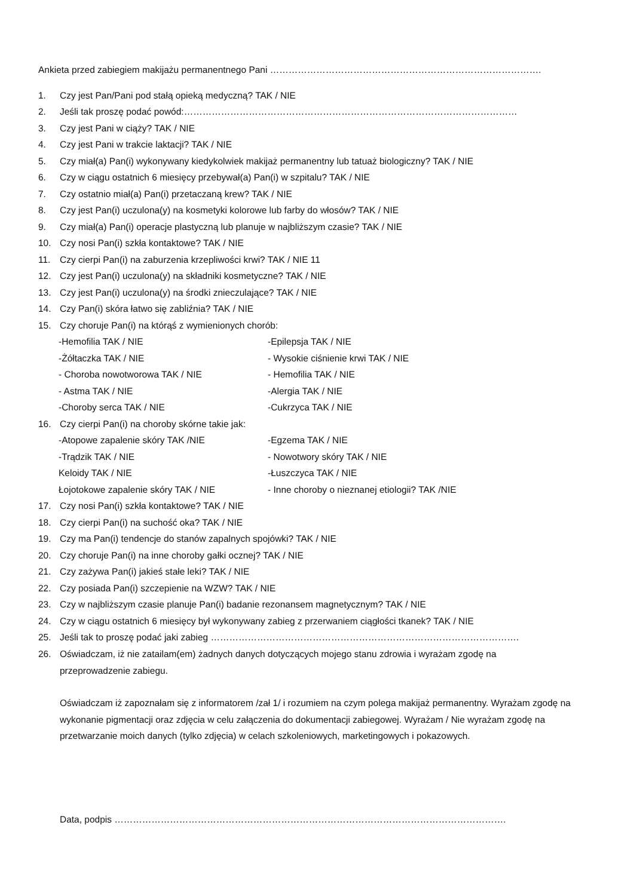Ankieta przed zabiegiem makijażu permanentnego Pani …………………………………………………………………………….
1. Czy jest Pan/Pani pod stałą opieką medyczną? TAK / NIE
2. Jeśli tak proszę podać powód:………………………………………………………………………………………………
3. Czy jest Pani w ciąży? TAK / NIE
4. Czy jest Pani w trakcie laktacji? TAK / NIE
5. Czy miał(a) Pan(i) wykonywany kiedykolwiek makijaż permanentny lub tatuaż biologiczny? TAK / NIE
6. Czy w ciągu ostatnich 6 miesięcy przebywał(a) Pan(i) w szpitalu? TAK / NIE
7. Czy ostatnio miał(a) Pan(i) przetaczaną krew? TAK / NIE
8. Czy jest Pan(i) uczulona(y) na kosmetyki kolorowe lub farby do włosów? TAK / NIE
9. Czy miał(a) Pan(i) operacje plastyczną lub planuje w najbliższym czasie? TAK / NIE
10. Czy nosi Pan(i) szkła kontaktowe? TAK / NIE
11. Czy cierpi Pan(i) na zaburzenia krzepliwości krwi? TAK / NIE 11
12. Czy jest Pan(i) uczulona(y) na składniki kosmetyczne? TAK / NIE
13. Czy jest Pan(i) uczulona(y) na środki znieczulające? TAK / NIE
14. Czy Pan(i) skóra łatwo się zabliźnia? TAK / NIE
15. Czy choruje Pan(i) na którąś z wymienionych chorób:
-Hemofilia TAK / NIE -Epilepsja TAK / NIE
-Żółtaczka TAK / NIE - Wysokie ciśnienie krwi TAK / NIE
- Choroba nowotworowa TAK / NIE - Hemofilia TAK / NIE
- Astma TAK / NIE -Alergia TAK / NIE
-Choroby serca TAK / NIE -Cukrzyca TAK / NIE
16. Czy cierpi Pan(i) na choroby skórne takie jak:
-Atopowe zapalenie skóry TAK /NIE -Egzema TAK / NIE
-Trądzik TAK / NIE - Nowotwory skóry TAK / NIE
Keloidy TAK / NIE -Łuszczyca TAK / NIE
Łojotokowe zapalenie skóry TAK / NIE - Inne choroby o nieznanej etiologii? TAK /NIE
17. Czy nosi Pan(i) szkła kontaktowe? TAK / NIE
18. Czy cierpi Pan(i) na suchość oka? TAK / NIE
19. Czy ma Pan(i) tendencje do stanów zapalnych spojówki? TAK / NIE
20. Czy choruje Pan(i) na inne choroby gałki ocznej? TAK / NIE
21. Czy zażywa Pan(i) jakieś stałe leki? TAK / NIE
22. Czy posiada Pan(i) szczepienie na WZW? TAK / NIE
23. Czy w najbliższym czasie planuje Pan(i) badanie rezonansem magnetycznym? TAK / NIE
24. Czy w ciągu ostatnich 6 miesięcy był wykonywany zabieg z przerwaniem ciągłości tkanek? TAK / NIE
25. Jeśli tak to proszę podać jaki zabieg ……………………………………………………………………………………….
26. Oświadczam, iż nie zatailam(em) żadnych danych dotyczących mojego stanu zdrowia i wyrażam zgodę na
przeprowadzenie zabiegu.
Oświadczam iż zapoznałam się z informatorem /zał 1/ i rozumiem na czym polega makijaż permanentny. Wyrażam zgodę na wykonanie pigmentacji oraz zdjęcia w celu załączenia do dokumentacji zabiegowej. Wyrażam / Nie wyrażam zgodę na przetwarzanie moich danych (tylko zdjęcia) w celach szkoleniowych, marketingowych i pokazowych.
Data, podpis ……………………………………………………………………………………………………………….